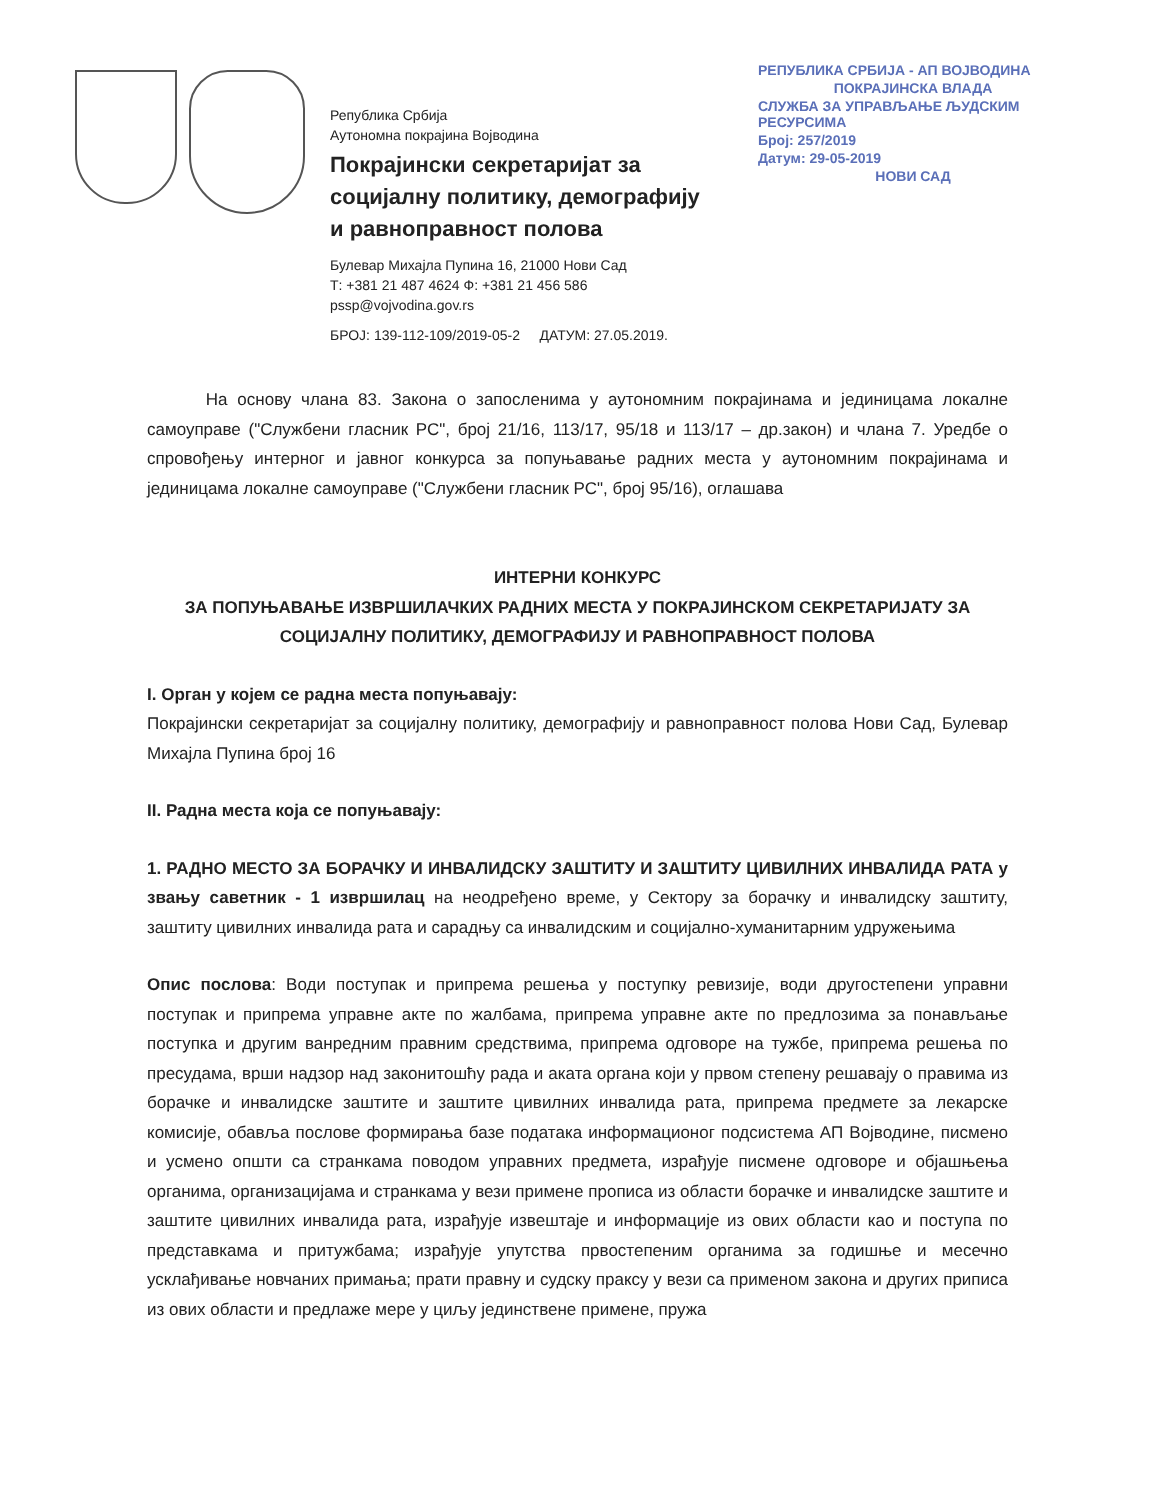Република Србија
Аутономна покрајина Војводина
Покрајински секретаријат за
социјалну политику, демографију
и равноправност полова
Булевар Михајла Пупина 16, 21000 Нови Сад
Т: +381 21 487 4624 Ф: +381 21 456 586
pssp@vojvodina.gov.rs
БРОЈ: 139-112-109/2019-05-2 ДАТУМ: 27.05.2019.
РЕПУБЛИКА СРБИЈА - АП ВОЈВОДИНА
ПОКРАЈИНСКА ВЛАДА
СЛУЖБА ЗА УПРАВЉАЊЕ ЉУДСКИМ РЕСУРСИМА
Број: 257/2019
Датум: 29-05-2019
НОВИ САД
На основу члана 83. Закона о запосленима у аутономним покрајинама и јединицама локалне самоуправе ("Службени гласник РС", број 21/16, 113/17, 95/18 и 113/17 – др.закон) и члана 7. Уредбе о спровођењу интерног и јавног конкурса за попуњавање радних места у аутономним покрајинама и јединицама локалне самоуправе ("Службени гласник РС", број 95/16), оглашава
ИНТЕРНИ КОНКУРС
ЗА ПОПУЊАВАЊЕ ИЗВРШИЛАЧКИХ РАДНИХ МЕСТА У ПОКРАЈИНСКОМ СЕКРЕТАРИЈАТУ ЗА СОЦИЈАЛНУ ПОЛИТИКУ, ДЕМОГРАФИЈУ И РАВНОПРАВНОСТ ПОЛОВА
I. Орган у којем се радна места попуњавају:
Покрајински секретаријат за социјалну политику, демографију и равноправност полова Нови Сад, Булевар Михајла Пупина број 16
II. Радна места која се попуњавају:
1. РАДНО МЕСТО ЗА БОРАЧКУ И ИНВАЛИДСКУ ЗАШТИТУ И ЗАШТИТУ ЦИВИЛНИХ ИНВАЛИДА РАТА у звању саветник - 1 извршилац на неодређено време, у Сектору за борачку и инвалидску заштиту, заштиту цивилних инвалида рата и сарадњу са инвалидским и социјално-хуманитарним удружењима
Опис послова: Води поступак и припрема решења у поступку ревизије, води другостепени управни поступак и припрема управне акте по жалбама, припрема управне акте по предлозима за понављање поступка и другим ванредним правним средствима, припрема одговоре на тужбе, припрема решења по пресудама, врши надзор над законитошћу рада и аката органа који у првом степену решавају о правима из борачке и инвалидске заштите и заштите цивилних инвалида рата, припрема предмете за лекарске комисије, обавља послове формирања базе података информационог подсистема АП Војводине, писмено и усмено општи са странкама поводом управних предмета, израђује писмене одговоре и објашњења органима, организацијама и странкама у вези примене прописа из области борачке и инвалидске заштите и заштите цивилних инвалида рата, израђује извештаје и информације из ових области као и поступа по представкама и притужбама; израђује упутства првостепеним органима за годишње и месечно усклађивање новчаних примања; прати правну и судску праксу у вези са применом закона и других приписа из ових области и предлаже мере у циљу јединствене примене, пружа